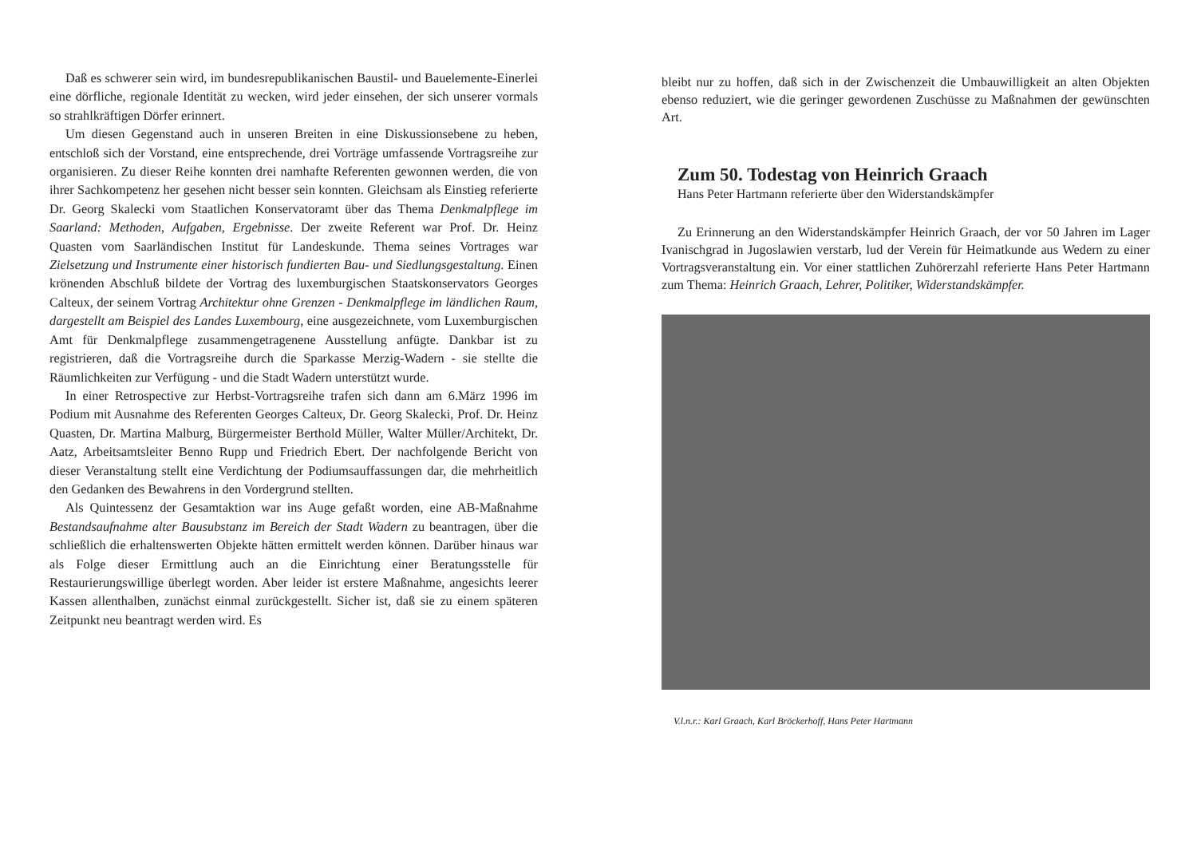Daß es schwerer sein wird, im bundesrepublikanischen Baustil- und Bauelemente-Einerlei eine dörfliche, regionale Identität zu wecken, wird jeder einsehen, der sich unserer vormals so strahlkräftigen Dörfer erinnert.
Um diesen Gegenstand auch in unseren Breiten in eine Diskussionsebene zu heben, entschloß sich der Vorstand, eine entsprechende, drei Vorträge umfassende Vortragsreihe zur organisieren. Zu dieser Reihe konnten drei namhafte Referenten gewonnen werden, die von ihrer Sachkompetenz her gesehen nicht besser sein konnten. Gleichsam als Einstieg referierte Dr. Georg Skalecki vom Staatlichen Konservatoramt über das Thema Denkmalpflege im Saarland: Methoden, Aufgaben, Ergebnisse. Der zweite Referent war Prof. Dr. Heinz Quasten vom Saarländischen Institut für Landeskunde. Thema seines Vortrages war Zielsetzung und Instrumente einer historisch fundierten Bau- und Siedlungsgestaltung. Einen krönenden Abschluß bildete der Vortrag des luxemburgischen Staatskonservators Georges Calteux, der seinem Vortrag Architektur ohne Grenzen - Denkmalpflege im ländlichen Raum, dargestellt am Beispiel des Landes Luxembourg, eine ausgezeichnete, vom Luxemburgischen Amt für Denkmalpflege zusammengetragenene Ausstellung anfügte. Dankbar ist zu registrieren, daß die Vortragsreihe durch die Sparkasse Merzig-Wadern - sie stellte die Räumlichkeiten zur Verfügung - und die Stadt Wadern unterstützt wurde.
In einer Retrospective zur Herbst-Vortragsreihe trafen sich dann am 6.März 1996 im Podium mit Ausnahme des Referenten Georges Calteux, Dr. Georg Skalecki, Prof. Dr. Heinz Quasten, Dr. Martina Malburg, Bürgermeister Berthold Müller, Walter Müller/Architekt, Dr. Aatz, Arbeitsamtsleiter Benno Rupp und Friedrich Ebert. Der nachfolgende Bericht von dieser Veranstaltung stellt eine Verdichtung der Podiumsauffassungen dar, die mehrheitlich den Gedanken des Bewahrens in den Vordergrund stellten.
Als Quintessenz der Gesamtaktion war ins Auge gefaßt worden, eine AB-Maßnahme Bestandsaufnahme alter Bausubstanz im Bereich der Stadt Wadern zu beantragen, über die schließlich die erhaltenswerten Objekte hätten ermittelt werden können. Darüber hinaus war als Folge dieser Ermittlung auch an die Einrichtung einer Beratungsstelle für Restaurierungswillige überlegt worden. Aber leider ist erstere Maßnahme, angesichts leerer Kassen allenthalben, zunächst einmal zurückgestellt. Sicher ist, daß sie zu einem späteren Zeitpunkt neu beantragt werden wird. Es
bleibt nur zu hoffen, daß sich in der Zwischenzeit die Umbauwilligkeit an alten Objekten ebenso reduziert, wie die geringer gewordenen Zuschüsse zu Maßnahmen der gewünschten Art.
Zum 50. Todestag von Heinrich Graach
Hans Peter Hartmann referierte über den Widerstandskämpfer
Zu Erinnerung an den Widerstandskämpfer Heinrich Graach, der vor 50 Jahren im Lager Ivanischgrad in Jugoslawien verstarb, lud der Verein für Heimatkunde aus Wedern zu einer Vortragsveranstaltung ein. Vor einer stattlichen Zuhörerzahl referierte Hans Peter Hartmann zum Thema: Heinrich Graach, Lehrer, Politiker, Widerstandskämpfer.
V.l.n.r.: Karl Graach, Karl Bröckerhoff, Hans Peter Hartmann